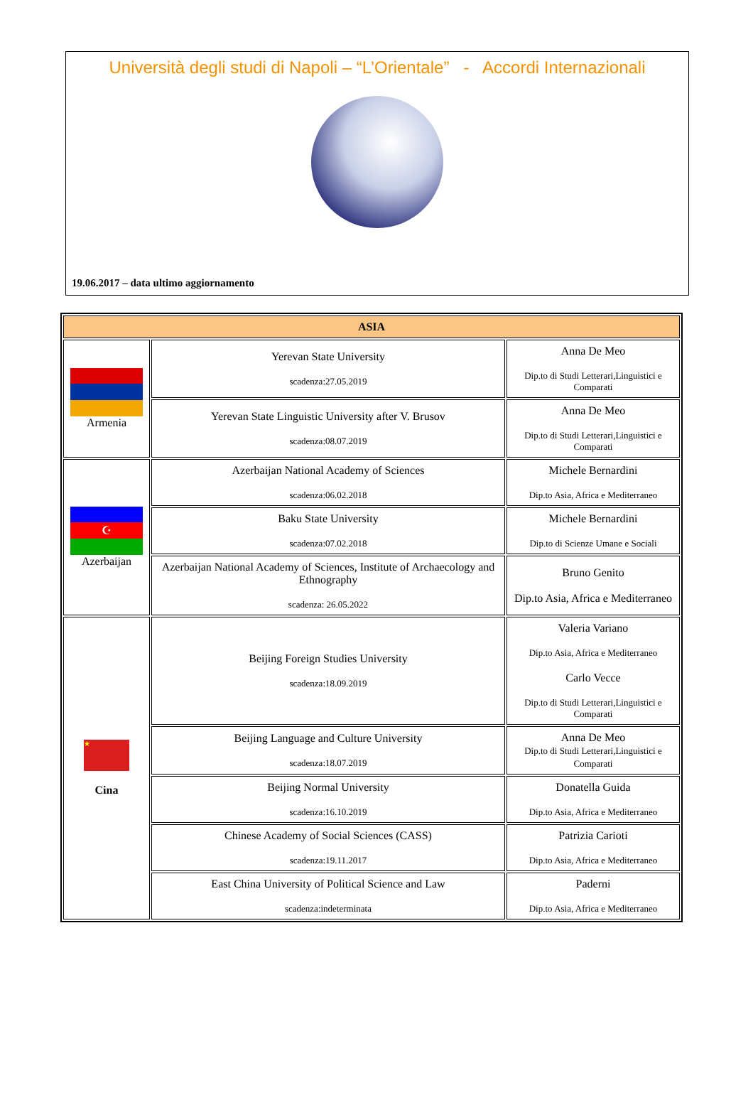Università degli studi di Napoli – “L’Orientale” - Accordi Internazionali
19.06.2017 – data ultimo aggiornamento
| ASIA | | |
| --- | --- | --- |
| Armenia | Yerevan State University scadenza:27.05.2019 | Anna De Meo Dip.to di Studi Letterari,Linguistici e Comparati |
| | Yerevan State Linguistic University after V. Brusov scadenza:08.07.2019 | Anna De Meo Dip.to di Studi Letterari,Linguistici e Comparati |
| ☪ Azerbaijan | Azerbaijan National Academy of Sciences scadenza:06.02.2018 | Michele Bernardini Dip.to Asia, Africa e Mediterraneo |
| | Baku State University scadenza:07.02.2018 | Michele Bernardini Dip.to di Scienze Umane e Sociali |
| | Azerbaijan National Academy of Sciences, Institute of Archaecology and Ethnography scadenza: 26.05.2022 | Bruno Genito Dip.to Asia, Africa e Mediterraneo |
| ★ Cina | Beijing Foreign Studies University scadenza:18.09.2019 | Valeria Variano Dip.to Asia, Africa e Mediterraneo Carlo Vecce Dip.to di Studi Letterari,Linguistici e Comparati |
| | Beijing Language and Culture University scadenza:18.07.2019 | Anna De Meo Dip.to di Studi Letterari,Linguistici e Comparati |
| | Beijing Normal University scadenza:16.10.2019 | Donatella Guida Dip.to Asia, Africa e Mediterraneo |
| | Chinese Academy of Social Sciences (CASS) scadenza:19.11.2017 | Patrizia Carioti Dip.to Asia, Africa e Mediterraneo |
| | East China University of Political Science and Law scadenza:indeterminata | Paderni Dip.to Asia, Africa e Mediterraneo |